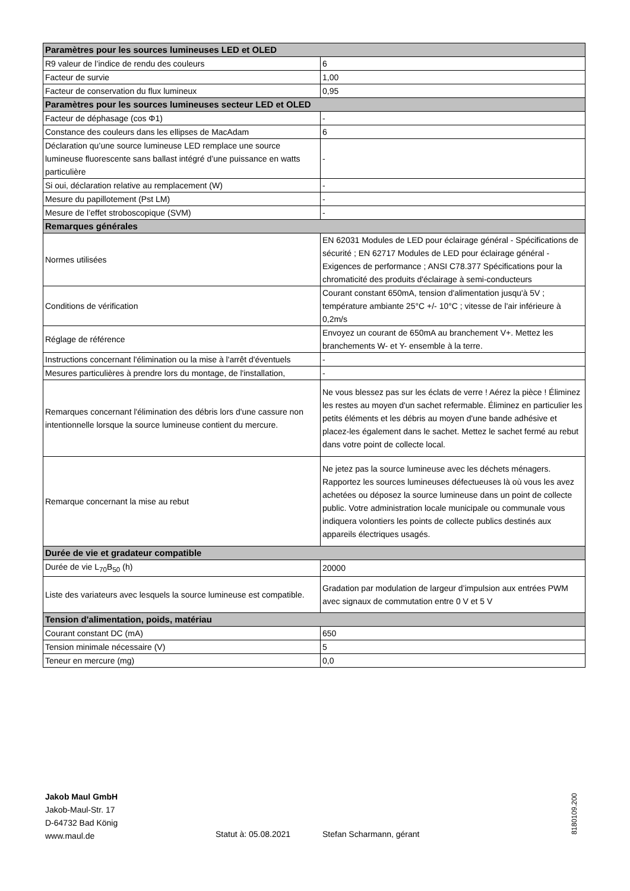| Paramètres pour les sources lumineuses LED et OLED | |
| --- | --- |
| R9 valeur de l’indice de rendu des couleurs | 6 |
| Facteur de survie | 1,00 |
| Facteur de conservation du flux lumineux | 0,95 |
| Paramètres pour les sources lumineuses secteur LED et OLED | |
| Facteur de déphasage (cos Φ1) | - |
| Constance des couleurs dans les ellipses de MacAdam | 6 |
| Déclaration qu’une source lumineuse LED remplace une source lumineuse fluorescente sans ballast intégré d’une puissance en watts particulière | - |
| Si oui, déclaration relative au remplacement (W) | - |
| Mesure du papillotement (Pst LM) | - |
| Mesure de l’effet stroboscopique (SVM) | - |
| Remarques générales | |
| Normes utilisées | EN 62031 Modules de LED pour éclairage général - Spécifications de sécurité ; EN 62717 Modules de LED pour éclairage général - Exigences de performance ; ANSI C78.377 Spécifications pour la chromaticité des produits d'éclairage à semi-conducteurs |
| Conditions de vérification | Courant constant 650mA, tension d'alimentation jusqu'à 5V ; température ambiante 25°C +/- 10°C ; vitesse de l'air inférieure à 0,2m/s |
| Réglage de référence | Envoyez un courant de 650mA au branchement V+. Mettez les branchements W- et Y- ensemble à la terre. |
| Instructions concernant l'élimination ou la mise à l'arrêt d'éventuels | - |
| Mesures particulières à prendre lors du montage, de l'installation, | - |
| Remarques concernant l'élimination des débris lors d'une cassure non intentionnelle lorsque la source lumineuse contient du mercure. | Ne vous blessez pas sur les éclats de verre ! Aérez la pièce ! Éliminez les restes au moyen d'un sachet refermable. Éliminez en particulier les petits éléments et les débris au moyen d'une bande adhésive et placez-les également dans le sachet. Mettez le sachet fermé au rebut dans votre point de collecte local. |
| Remarque concernant la mise au rebut | Ne jetez pas la source lumineuse avec les déchets ménagers. Rapportez les sources lumineuses défectueuses là où vous les avez achetées ou déposez la source lumineuse dans un point de collecte public. Votre administration locale municipale ou communale vous indiquera volontiers les points de collecte publics destinés aux appareils électriques usagés. |
| Durée de vie et gradateur compatible | |
| Durée de vie L<sub>70</sub>B<sub>50</sub> (h) | 20000 |
| Liste des variateurs avec lesquels la source lumineuse est compatible. | Gradation par modulation de largeur d’impulsion aux entrées PWM avec signaux de commutation entre 0 V et 5 V |
| Tension d'alimentation, poids, matériau | |
| Courant constant DC (mA) | 650 |
| Tension minimale nécessaire (V) | 5 |
| Teneur en mercure (mg) | 0,0 |
Jakob Maul GmbH
Jakob-Maul-Str. 17
D-64732 Bad König
www.maul.de
Statut à: 05.08.2021 Stefan Scharmann, gérant
8180109.200